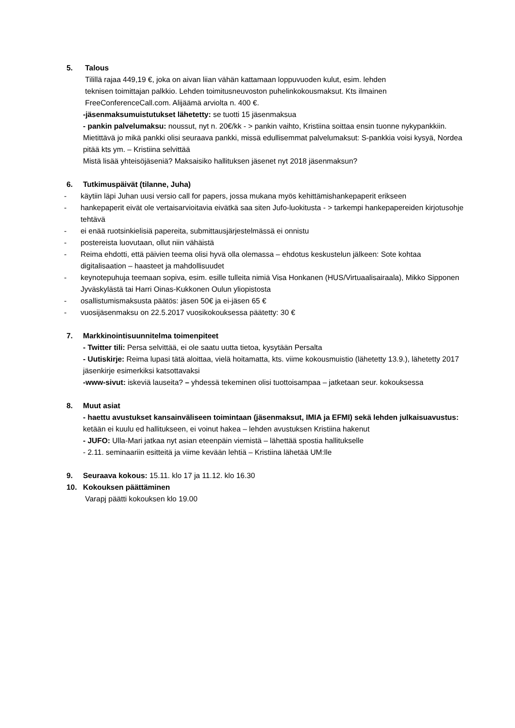5. Talous
Tilillä rajaa 449,19 €, joka on aivan liian vähän kattamaan loppuvuoden kulut, esim. lehden
teknisen toimittajan palkkio. Lehden toimitusneuvoston puhelinkokousmaksut. Kts ilmainen
FreeConferenceCall.com. Alijäämä arviolta n. 400 €.
-jäsenmaksumuistutukset lähetetty: se tuotti 15 jäsenmaksua
- pankin palvelumaksu: noussut, nyt n. 20€/kk - > pankin vaihto, Kristiina soittaa ensin tuonne nykypankkiin. Mietittävä jo mikä pankki olisi seuraava pankki, missä edullisemmat palvelumaksut: S-pankkia voisi kysyä, Nordea pitää kts ym. – Kristiina selvittää
Mistä lisää yhteisöjäseniä? Maksaisiko hallituksen jäsenet nyt 2018 jäsenmaksun?
6. Tutkimuspäivät (tilanne, Juha)
- käytiin läpi Juhan uusi versio call for papers, jossa mukana myös kehittämishankepaperit erikseen
- hankepaperit eivät ole vertaisarvioitavia eivätkä saa siten Jufo-luokitusta - > tarkempi hankepapereiden kirjotusohje tehtävä
- ei enää ruotsinkielisiä papereita, submittausjärjestelmässä ei onnistu
- postereista luovutaan, ollut niin vähäistä
- Reima ehdotti, että päivien teema olisi hyvä olla olemassa – ehdotus keskustelun jälkeen: Sote kohtaa digitalisaation – haasteet ja mahdollisuudet
- keynotepuhuja teemaan sopiva, esim. esille tulleita nimiä Visa Honkanen (HUS/Virtuaalisairaala), Mikko Sipponen Jyväskylästä tai Harri Oinas-Kukkonen Oulun yliopistosta
- osallistumismaksusta päätös: jäsen 50€ ja ei-jäsen 65 €
- vuosijäsenmaksu on 22.5.2017 vuosikokouksessa päätetty: 30 €
7. Markkinointisuunnitelma toimenpiteet
- Twitter tili: Persa selvittää, ei ole saatu uutta tietoa, kysytään Persalta
- Uutiskirje: Reima lupasi tätä aloittaa, vielä hoitamatta, kts. viime kokousmuistio (lähetetty 13.9.), lähetetty 2017 jäsenkirje esimerkiksi katsottavaksi
-www-sivut: iskeviä lauseita? – yhdessä tekeminen olisi tuottoisampaa – jatketaan seur. kokouksessa
8. Muut asiat
- haettu avustukset kansainväliseen toimintaan (jäsenmaksut, IMIA ja EFMI) sekä lehden julkaisuavustus: ketään ei kuulu ed hallitukseen, ei voinut hakea – lehden avustuksen Kristiina hakenut
- JUFO: Ulla-Mari jatkaa nyt asian eteenpäin viemistä – lähettää spostia hallitukselle
- 2.11. seminaariin esitteitä ja viime kevään lehtiä – Kristiina lähetää UM:lle
9. Seuraava kokous: 15.11. klo 17 ja 11.12. klo 16.30
10. Kokouksen päättäminen
Varapj päätti kokouksen klo 19.00